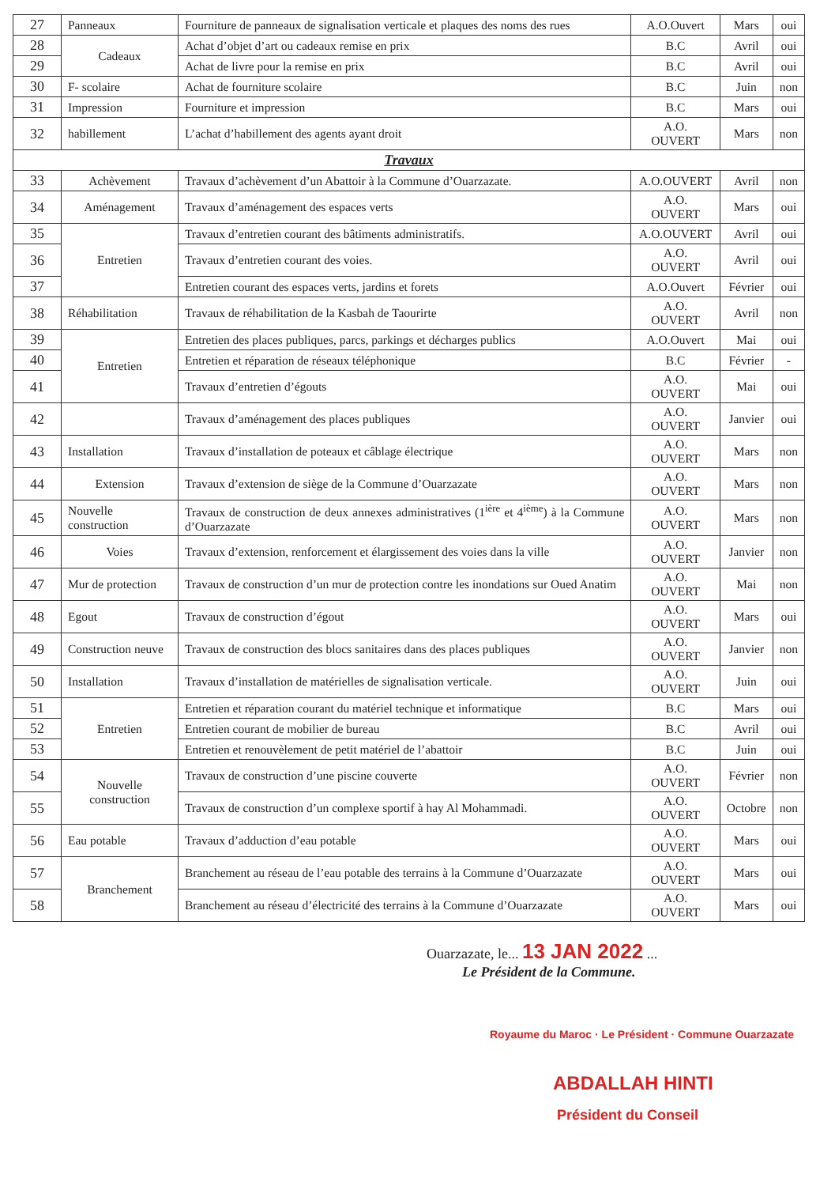| 27 | Panneaux | Fourniture de panneaux de signalisation verticale et plaques des noms des rues | A.O.Ouvert | Mars | oui |
| 28 | Cadeaux | Achat d’objet d’art ou cadeaux remise en prix | B.C | Avril | oui |
| 29 | | Achat de livre pour la remise en prix | B.C | Avril | oui |
| 30 | F- scolaire | Achat de fourniture scolaire | B.C | Juin | non |
| 31 | Impression | Fourniture et impression | B.C | Mars | oui |
| 32 | habillement | L’achat d’habillement des agents ayant droit | A.O. OUVERT | Mars | non |
| Travaux | | | | | |
| 33 | Achèvement | Travaux d’achèvement d’un Abattoir à la Commune d’Ouarzazate. | A.O.OUVERT | Avril | non |
| 34 | Aménagement | Travaux d’aménagement des espaces verts | A.O. OUVERT | Mars | oui |
| 35 | Entretien | Travaux d’entretien courant des bâtiments administratifs. | A.O.OUVERT | Avril | oui |
| 36 | | Travaux d’entretien courant des voies. | A.O. OUVERT | Avril | oui |
| 37 | | Entretien courant des espaces verts, jardins et forets | A.O.Ouvert | Février | oui |
| 38 | Réhabilitation | Travaux de réhabilitation de la Kasbah de Taourirte | A.O. OUVERT | Avril | non |
| 39 | Entretien | Entretien des places publiques, parcs, parkings et décharges publics | A.O.Ouvert | Mai | oui |
| 40 | | Entretien et réparation de réseaux téléphonique | B.C | Février | - |
| 41 | | Travaux d’entretien d’égouts | A.O. OUVERT | Mai | oui |
| 42 | | Travaux d’aménagement des places publiques | A.O. OUVERT | Janvier | oui |
| 43 | Installation | Travaux d’installation de poteaux et câblage électrique | A.O. OUVERT | Mars | non |
| 44 | Extension | Travaux d’extension de siège de la Commune d’Ouarzazate | A.O. OUVERT | Mars | non |
| 45 | Nouvelle construction | Travaux de construction de deux annexes administratives (1<sup>ière</sup> et 4<sup>ième</sup>) à la Commune d’Ouarzazate | A.O. OUVERT | Mars | non |
| 46 | Voies | Travaux d’extension, renforcement et élargissement des voies dans la ville | A.O. OUVERT | Janvier | non |
| 47 | Mur de protection | Travaux de construction d’un mur de protection contre les inondations sur Oued Anatim | A.O. OUVERT | Mai | non |
| 48 | Egout | Travaux de construction d’égout | A.O. OUVERT | Mars | oui |
| 49 | Construction neuve | Travaux de construction des blocs sanitaires dans des places publiques | A.O. OUVERT | Janvier | non |
| 50 | Installation | Travaux d’installation de matérielles de signalisation verticale. | A.O. OUVERT | Juin | oui |
| 51 | Entretien | Entretien et réparation courant du matériel technique et informatique | B.C | Mars | oui |
| 52 | | Entretien courant de mobilier de bureau | B.C | Avril | oui |
| 53 | | Entretien et renouvèlement de petit matériel de l’abattoir | B.C | Juin | oui |
| 54 | Nouvelle construction | Travaux de construction d’une piscine couverte | A.O. OUVERT | Février | non |
| 55 | | Travaux de construction d’un complexe sportif à hay Al Mohammadi. | A.O. OUVERT | Octobre | non |
| 56 | Eau potable | Travaux d’adduction d’eau potable | A.O. OUVERT | Mars | oui |
| 57 | Branchement | Branchement au réseau de l’eau potable des terrains à la Commune d’Ouarzazate | A.O. OUVERT | Mars | oui |
| 58 | | Branchement au réseau d’électricité des terrains à la Commune d’Ouarzazate | A.O. OUVERT | Mars | oui |
Ouarzazate, le... 13 JAN 2022 ...
Le Président de la Commune.
Royaume du Maroc · Le Président · Commune Ouarzazate
ABDALLAH HINTI
Président du Conseil